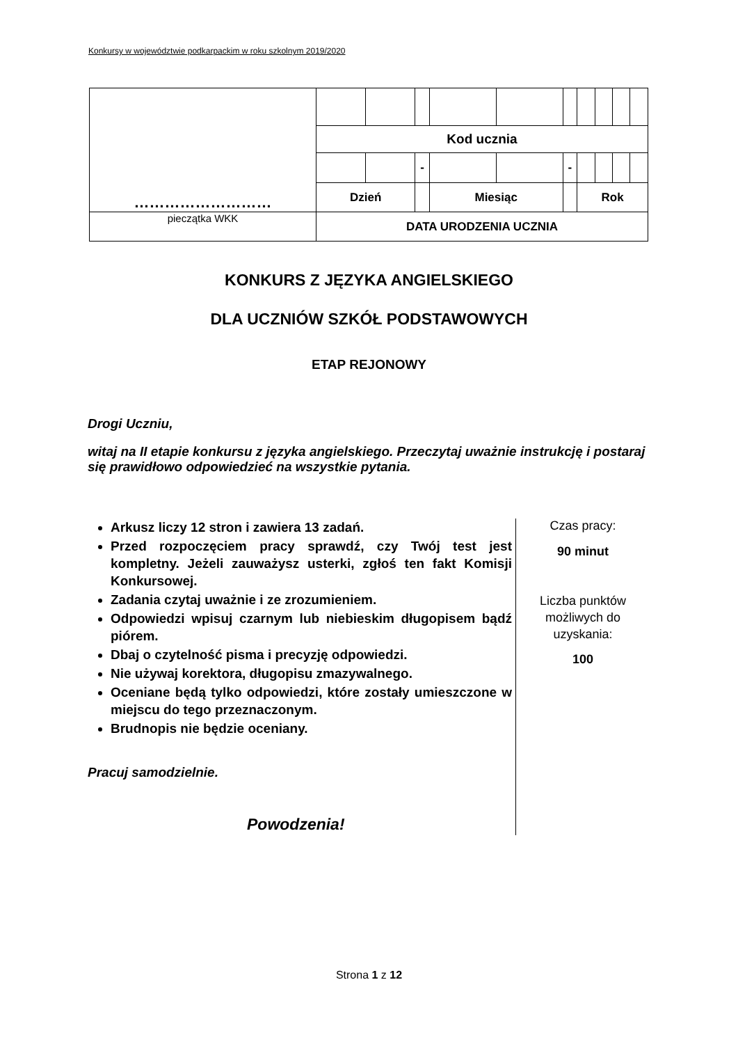Konkursy w województwie podkarpackim w roku szkolnym 2019/2020
| ……………………… | | | | | | | | | | |
| | Kod ucznia | | | | | | | | | |
| | | | - | | | - | | | | |
| | Dzień | | | Miesiąc | | | Rok | | | |
| pieczątka WKK | DATA URODZENIA UCZNIA | | | | | | | | | |
KONKURS Z JĘZYKA ANGIELSKIEGO
DLA UCZNIÓW SZKÓŁ PODSTAWOWYCH
ETAP REJONOWY
Drogi Uczniu,
witaj na II etapie konkursu z języka angielskiego. Przeczytaj uważnie instrukcję i postaraj się prawidłowo odpowiedzieć na wszystkie pytania.
Arkusz liczy 12 stron i zawiera 13 zadań.
Przed rozpoczęciem pracy sprawdź, czy Twój test jest kompletny. Jeżeli zauważysz usterki, zgłoś ten fakt Komisji Konkursowej.
Zadania czytaj uważnie i ze zrozumieniem.
Odpowiedzi wpisuj czarnym lub niebieskim długopisem bądź piórem.
Dbaj o czytelność pisma i precyzję odpowiedzi.
Nie używaj korektora, długopisu zmazywalnego.
Oceniane będą tylko odpowiedzi, które zostały umieszczone w miejscu do tego przeznaczonym.
Brudnopis nie będzie oceniany.
Pracuj samodzielnie.
Powodzenia!
Czas pracy:
90 minut
Liczba punktów
możliwych do
uzyskania:
100
Strona 1 z 12